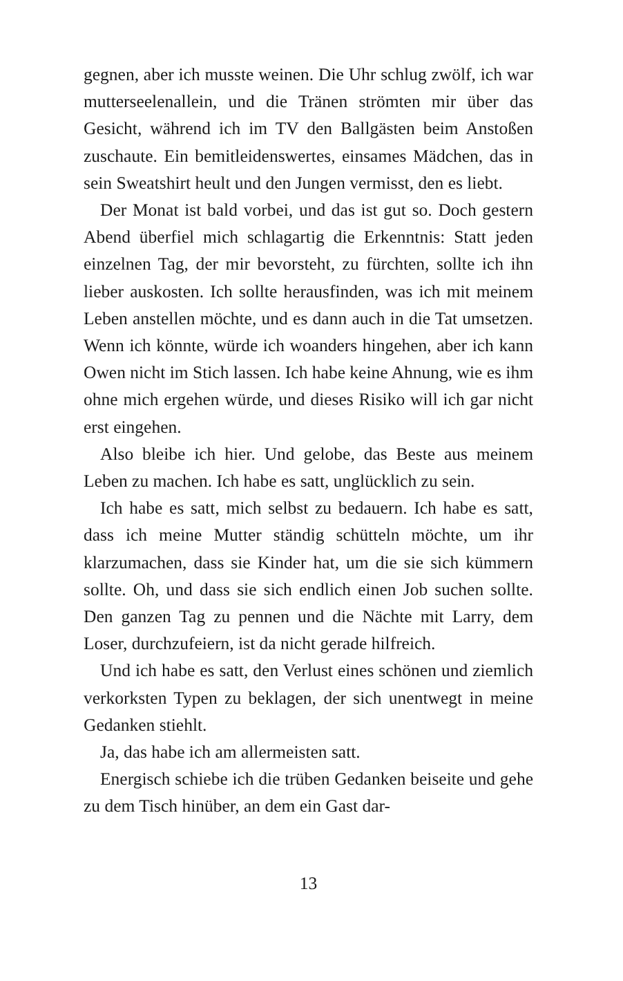gegnen, aber ich musste weinen. Die Uhr schlug zwölf, ich war mutterseelenallein, und die Tränen strömten mir über das Gesicht, während ich im TV den Ballgästen beim Anstoßen zuschaute. Ein bemitleidenswertes, einsames Mädchen, das in sein Sweatshirt heult und den Jungen vermisst, den es liebt.
Der Monat ist bald vorbei, und das ist gut so. Doch gestern Abend überfiel mich schlagartig die Erkenntnis: Statt jeden einzelnen Tag, der mir bevorsteht, zu fürchten, sollte ich ihn lieber auskosten. Ich sollte herausfinden, was ich mit meinem Leben anstellen möchte, und es dann auch in die Tat umsetzen. Wenn ich könnte, würde ich woanders hingehen, aber ich kann Owen nicht im Stich lassen. Ich habe keine Ahnung, wie es ihm ohne mich ergehen würde, und dieses Risiko will ich gar nicht erst eingehen.
Also bleibe ich hier. Und gelobe, das Beste aus meinem Leben zu machen. Ich habe es satt, unglücklich zu sein.
Ich habe es satt, mich selbst zu bedauern. Ich habe es satt, dass ich meine Mutter ständig schütteln möchte, um ihr klarzumachen, dass sie Kinder hat, um die sie sich kümmern sollte. Oh, und dass sie sich endlich einen Job suchen sollte. Den ganzen Tag zu pennen und die Nächte mit Larry, dem Loser, durchzufeiern, ist da nicht gerade hilfreich.
Und ich habe es satt, den Verlust eines schönen und ziemlich verkorksten Typen zu beklagen, der sich unentwegt in meine Gedanken stiehlt.
Ja, das habe ich am allermeisten satt.
Energisch schiebe ich die trüben Gedanken beiseite und gehe zu dem Tisch hinüber, an dem ein Gast dar-
13